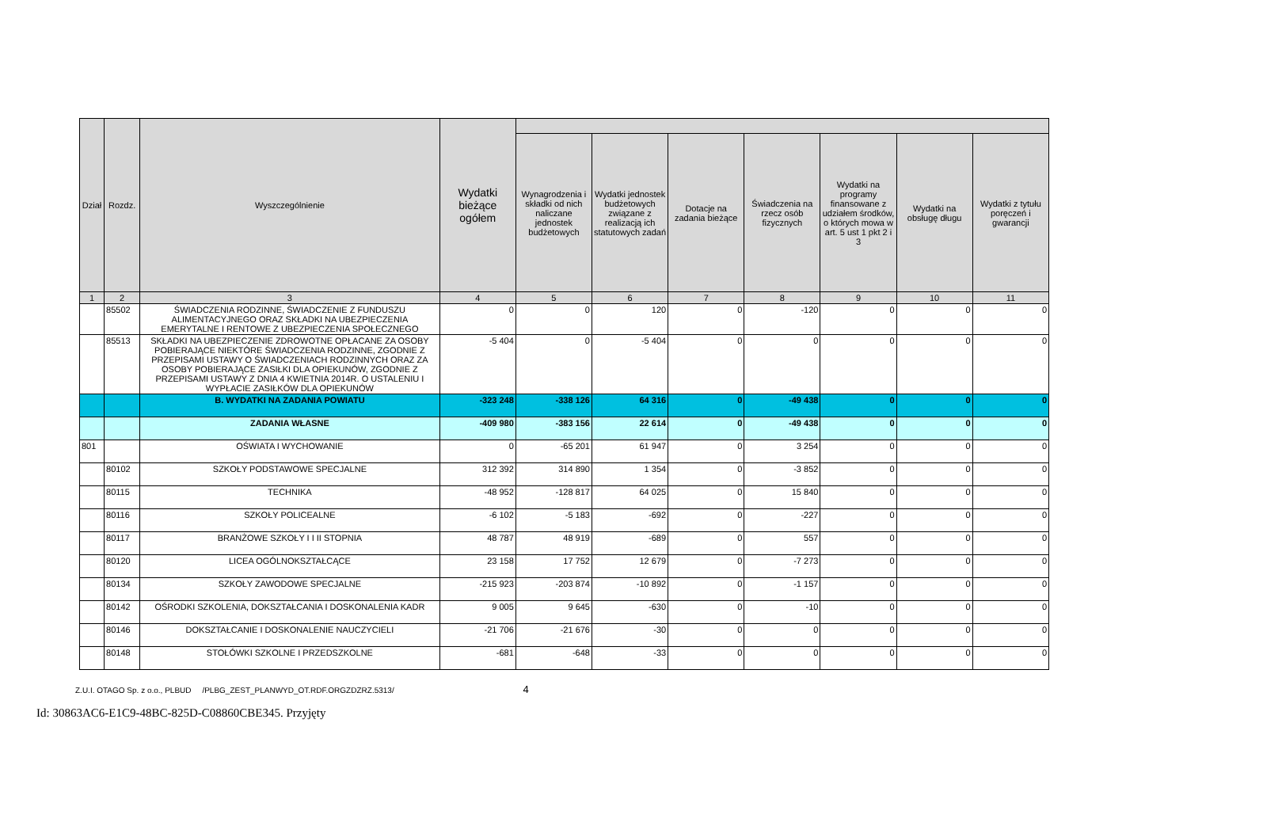| Dział | Rozdz. | Wyszczególnienie | Wydatki bieżące ogółem | | | | | | | |
| --- | --- | --- | --- | --- | --- | --- | --- | --- | --- | --- |
| | | | | Wynagrodzenia i składki od nich naliczane jednostek budżetowych | Wydatki jednostek budżetowych związane z realizacją ich statutowych zadań | Dotacje na zadania bieżące | Świadczenia na rzecz osób fizycznych | Wydatki na programy finansowane z udziałem środków, o których mowa w art. 5 ust 1 pkt 2 i 3 | Wydatki na obsługę długu | Wydatki z tytułu poręczeń i gwarancji |
| 1 | 2 | 3 | 4 | 5 | 6 | 7 | 8 | 9 | 10 | 11 |
| | 85502 | ŚWIADCZENIA RODZINNE, ŚWIADCZENIE Z FUNDUSZU ALIMENTACYJNEGO ORAZ SKŁADKI NA UBEZPIECZENIA EMERYTALNE I RENTOWE Z UBEZPIECZENIA SPOŁECZNEGO | 0 | 0 | 120 | 0 | -120 | 0 | 0 | 0 |
| | 85513 | SKŁADKI NA UBEZPIECZENIE ZDROWOTNE OPŁACANE ZA OSOBY POBIERAJĄCE NIEKTÓRE ŚWIADCZENIA RODZINNE, ZGODNIE Z PRZEPISAMI USTAWY O ŚWIADCZENIACH RODZINNYCH ORAZ ZA OSOBY POBIERAJĄCE ZASIŁKI DLA OPIEKUNÓW, ZGODNIE Z PRZEPISAMI USTAWY Z DNIA 4 KWIETNIA 2014R. O USTALENIU I WYPŁACIE ZASIŁKÓW DLA OPIEKUNÓW | -5 404 | 0 | -5 404 | 0 | 0 | 0 | 0 | 0 |
| | | B. WYDATKI NA ZADANIA POWIATU | -323 248 | -338 126 | 64 316 | 0 | -49 438 | 0 | 0 | 0 |
| | | ZADANIA WŁASNE | -409 980 | -383 156 | 22 614 | 0 | -49 438 | 0 | 0 | 0 |
| 801 | | OŚWIATA I WYCHOWANIE | 0 | -65 201 | 61 947 | 0 | 3 254 | 0 | 0 | 0 |
| | 80102 | SZKOŁY PODSTAWOWE SPECJALNE | 312 392 | 314 890 | 1 354 | 0 | -3 852 | 0 | 0 | 0 |
| | 80115 | TECHNIKA | -48 952 | -128 817 | 64 025 | 0 | 15 840 | 0 | 0 | 0 |
| | 80116 | SZKOŁY POLICEALNE | -6 102 | -5 183 | -692 | 0 | -227 | 0 | 0 | 0 |
| | 80117 | BRANŻOWE SZKOŁY I I II STOPNIA | 48 787 | 48 919 | -689 | 0 | 557 | 0 | 0 | 0 |
| | 80120 | LICEA OGÓLNOKSZTAŁCĄCE | 23 158 | 17 752 | 12 679 | 0 | -7 273 | 0 | 0 | 0 |
| | 80134 | SZKOŁY ZAWODOWE SPECJALNE | -215 923 | -203 874 | -10 892 | 0 | -1 157 | 0 | 0 | 0 |
| | 80142 | OŚRODKI SZKOLENIA, DOKSZTAŁCANIA I DOSKONALENIA KADR | 9 005 | 9 645 | -630 | 0 | -10 | 0 | 0 | 0 |
| | 80146 | DOKSZTAŁCANIE I DOSKONALENIE NAUCZYCIELI | -21 706 | -21 676 | -30 | 0 | 0 | 0 | 0 | 0 |
| | 80148 | STOŁÓWKI SZKOLNE I PRZEDSZKOLNE | -681 | -648 | -33 | 0 | 0 | 0 | 0 | 0 |
Z.U.I. OTAGO Sp. z o.o., PLBUD /PLBG_ZEST_PLANWYD_OT.RDF.ORGZDZRZ.5313/ 4
Id: 30863AC6-E1C9-48BC-825D-C08860CBE345. Przyjęty